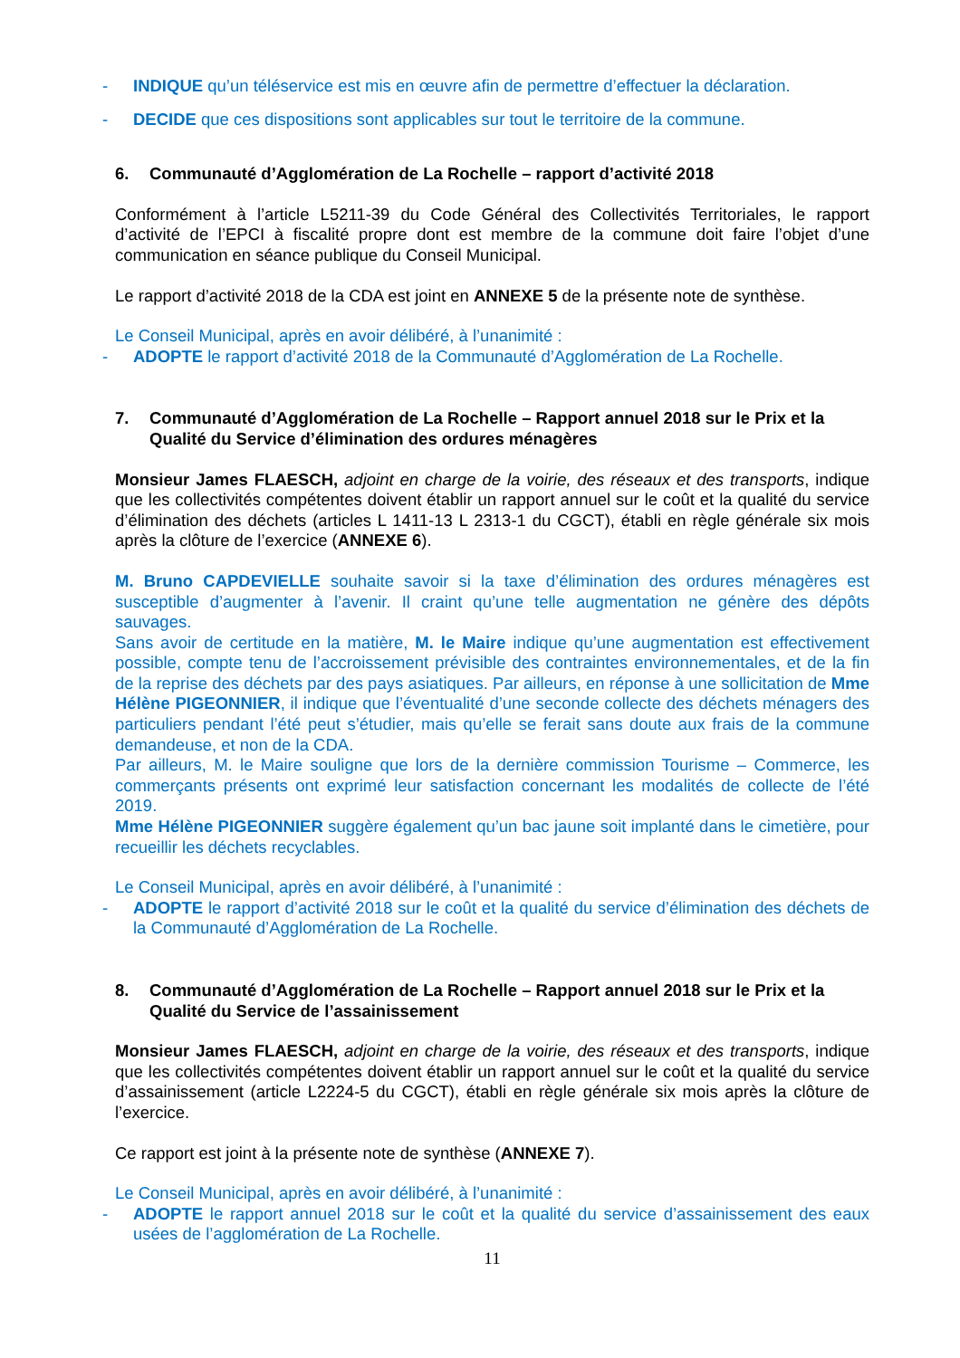- INDIQUE qu’un téléservice est mis en œuvre afin de permettre d’effectuer la déclaration.
- DECIDE que ces dispositions sont applicables sur tout le territoire de la commune.
6. Communauté d’Agglomération de La Rochelle – rapport d’activité 2018
Conformément à l’article L5211-39 du Code Général des Collectivités Territoriales, le rapport d’activité de l’EPCI à fiscalité propre dont est membre de la commune doit faire l’objet d’une communication en séance publique du Conseil Municipal.
Le rapport d’activité 2018 de la CDA est joint en ANNEXE 5 de la présente note de synthèse.
Le Conseil Municipal, après en avoir délibéré, à l’unanimité :
- ADOPTE le rapport d’activité 2018 de la Communauté d’Agglomération de La Rochelle.
7. Communauté d’Agglomération de La Rochelle – Rapport annuel 2018 sur le Prix et la Qualité du Service d’élimination des ordures ménagères
Monsieur James FLAESCH, adjoint en charge de la voirie, des réseaux et des transports, indique que les collectivités compétentes doivent établir un rapport annuel sur le coût et la qualité du service d’élimination des déchets (articles L 1411-13 L 2313-1 du CGCT), établi en règle générale six mois après la clôture de l’exercice (ANNEXE 6).
M. Bruno CAPDEVIELLE souhaite savoir si la taxe d’élimination des ordures ménagères est susceptible d’augmenter à l’avenir. Il craint qu’une telle augmentation ne génère des dépôts sauvages.
Sans avoir de certitude en la matière, M. le Maire indique qu’une augmentation est effectivement possible, compte tenu de l’accroissement prévisible des contraintes environnementales, et de la fin de la reprise des déchets par des pays asiatiques. Par ailleurs, en réponse à une sollicitation de Mme Hélène PIGEONNIER, il indique que l’éventualité d’une seconde collecte des déchets ménagers des particuliers pendant l’été peut s’étudier, mais qu’elle se ferait sans doute aux frais de la commune demandeuse, et non de la CDA.
Par ailleurs, M. le Maire souligne que lors de la dernière commission Tourisme – Commerce, les commerçants présents ont exprimé leur satisfaction concernant les modalités de collecte de l’été 2019.
Mme Hélène PIGEONNIER suggère également qu’un bac jaune soit implanté dans le cimetière, pour recueillir les déchets recyclables.
Le Conseil Municipal, après en avoir délibéré, à l’unanimité :
- ADOPTE le rapport d’activité 2018 sur le coût et la qualité du service d’élimination des déchets de la Communauté d’Agglomération de La Rochelle.
8. Communauté d’Agglomération de La Rochelle – Rapport annuel 2018 sur le Prix et la Qualité du Service de l’assainissement
Monsieur James FLAESCH, adjoint en charge de la voirie, des réseaux et des transports, indique que les collectivités compétentes doivent établir un rapport annuel sur le coût et la qualité du service d’assainissement (article L2224-5 du CGCT), établi en règle générale six mois après la clôture de l’exercice.
Ce rapport est joint à la présente note de synthèse (ANNEXE 7).
Le Conseil Municipal, après en avoir délibéré, à l’unanimité :
- ADOPTE le rapport annuel 2018 sur le coût et la qualité du service d’assainissement des eaux usées de l’agglomération de La Rochelle.
11